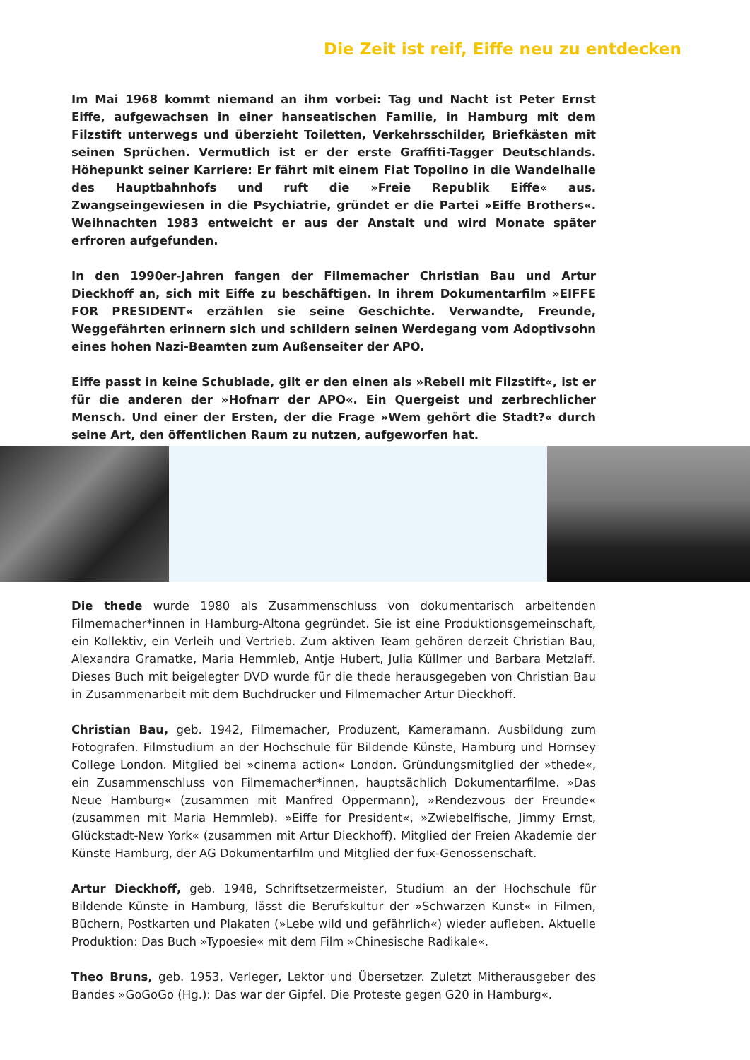Die Zeit ist reif, Eiffe neu zu entdecken
Im Mai 1968 kommt niemand an ihm vorbei: Tag und Nacht ist Peter Ernst Eiffe, aufgewachsen in einer hanseatischen Familie, in Hamburg mit dem Filzstift unterwegs und überzieht Toiletten, Verkehrsschilder, Briefkästen mit seinen Sprüchen. Vermutlich ist er der erste Graffiti-Tagger Deutschlands. Höhepunkt seiner Karriere: Er fährt mit einem Fiat Topolino in die Wandelhalle des Hauptbahnhofs und ruft die »Freie Republik Eiffe« aus. Zwangseingewiesen in die Psychiatrie, gründet er die Partei »Eiffe Brothers«. Weihnachten 1983 entweicht er aus der Anstalt und wird Monate später erfroren aufgefunden.
In den 1990er-Jahren fangen der Filmemacher Christian Bau und Artur Dieckhoff an, sich mit Eiffe zu beschäftigen. In ihrem Dokumentarfilm »EIFFE FOR PRESIDENT« erzählen sie seine Geschichte. Verwandte, Freunde, Weggefährten erinnern sich und schildern seinen Werdegang vom Adoptivsohn eines hohen Nazi-Beamten zum Außenseiter der APO.
Eiffe passt in keine Schublade, gilt er den einen als »Rebell mit Filzstift«, ist er für die anderen der »Hofnarr der APO«. Ein Quergeist und zerbrechlicher Mensch. Und einer der Ersten, der die Frage »Wem gehört die Stadt?« durch seine Art, den öffentlichen Raum zu nutzen, aufgeworfen hat.
Die thede wurde 1980 als Zusammenschluss von dokumentarisch arbeitenden Filmemacher*innen in Hamburg-Altona gegründet. Sie ist eine Produktionsgemeinschaft, ein Kollektiv, ein Verleih und Vertrieb. Zum aktiven Team gehören derzeit Christian Bau, Alexandra Gramatke, Maria Hemmleb, Antje Hubert, Julia Küllmer und Barbara Metzlaff. Dieses Buch mit beigelegter DVD wurde für die thede herausgegeben von Christian Bau in Zusammenarbeit mit dem Buchdrucker und Filmemacher Artur Dieckhoff.
Christian Bau, geb. 1942, Filmemacher, Produzent, Kameramann. Ausbildung zum Fotografen. Filmstudium an der Hochschule für Bildende Künste, Hamburg und Hornsey College London. Mitglied bei »cinema action« London. Gründungsmitglied der »thede«, ein Zusammenschluss von Filmemacher*innen, hauptsächlich Dokumentarfilme. »Das Neue Hamburg« (zusammen mit Manfred Oppermann), »Rendezvous der Freunde« (zusammen mit Maria Hemmleb). »Eiffe for President«, »Zwiebelfische, Jimmy Ernst, Glückstadt-New York« (zusammen mit Artur Dieckhoff). Mitglied der Freien Akademie der Künste Hamburg, der AG Dokumentarfilm und Mitglied der fux-Genossenschaft.
Artur Dieckhoff, geb. 1948, Schriftsetzermeister, Studium an der Hochschule für Bildende Künste in Hamburg, lässt die Berufskultur der »Schwarzen Kunst« in Filmen, Büchern, Postkarten und Plakaten (»Lebe wild und gefährlich«) wieder aufleben. Aktuelle Produktion: Das Buch »Typoesie« mit dem Film »Chinesische Radikale«.
Theo Bruns, geb. 1953, Verleger, Lektor und Übersetzer. Zuletzt Mitherausgeber des Bandes »GoGoGo (Hg.): Das war der Gipfel. Die Proteste gegen G20 in Hamburg«.